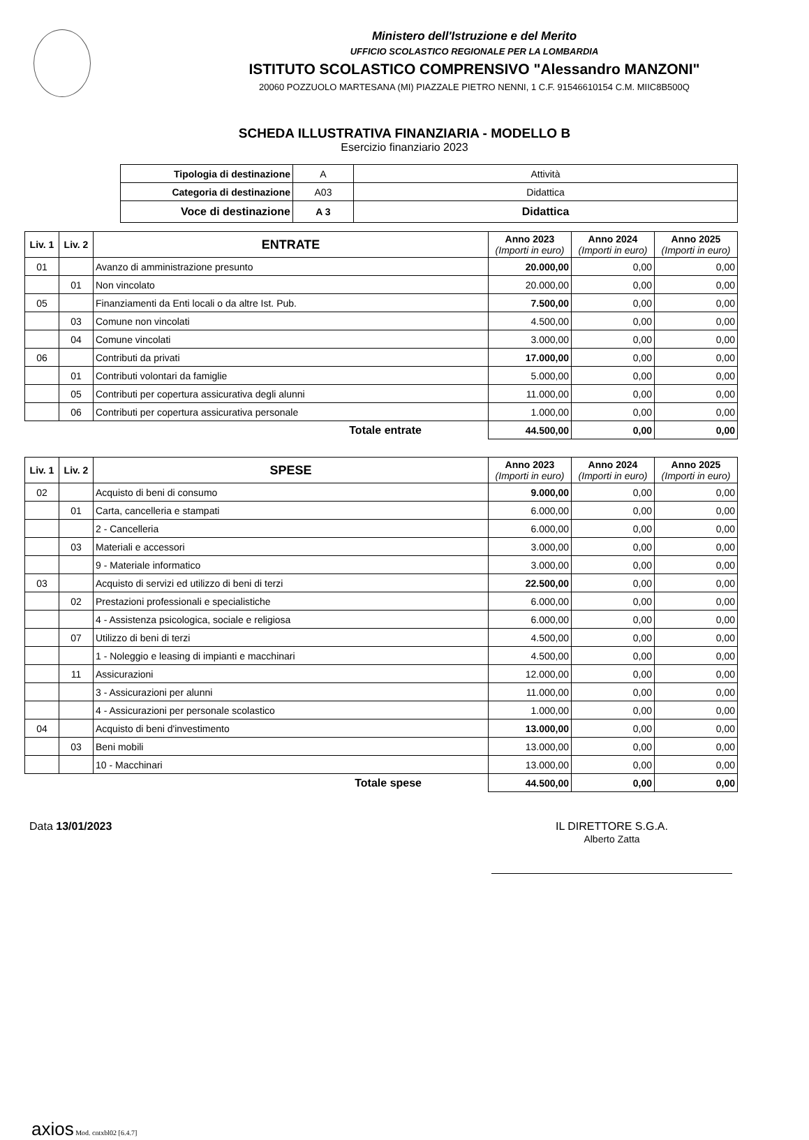Ministero dell'Istruzione e del Merito
UFFICIO SCOLASTICO REGIONALE PER LA LOMBARDIA
ISTITUTO SCOLASTICO COMPRENSIVO "Alessandro MANZONI"
20060 POZZUOLO MARTESANA (MI) PIAZZALE PIETRO NENNI, 1 C.F. 91546610154 C.M. MIIC8B500Q
SCHEDA ILLUSTRATIVA FINANZIARIA - MODELLO B
Esercizio finanziario 2023
| Tipologia di destinazione | A | Attività |
| Categoria di destinazione | A03 | Didattica |
| Voce di destinazione | A 3 | Didattica |
| Liv. 1 | Liv. 2 | ENTRATE | Anno 2023 (Importi in euro) | Anno 2024 (Importi in euro) | Anno 2025 (Importi in euro) |
| --- | --- | --- | --- | --- | --- |
| 01 | | Avanzo di amministrazione presunto | 20.000,00 | 0,00 | 0,00 |
| | 01 | Non vincolato | 20.000,00 | 0,00 | 0,00 |
| 05 | | Finanziamenti da Enti locali o da altre Ist. Pub. | 7.500,00 | 0,00 | 0,00 |
| | 03 | Comune non vincolati | 4.500,00 | 0,00 | 0,00 |
| | 04 | Comune vincolati | 3.000,00 | 0,00 | 0,00 |
| 06 | | Contributi da privati | 17.000,00 | 0,00 | 0,00 |
| | 01 | Contributi volontari da famiglie | 5.000,00 | 0,00 | 0,00 |
| | 05 | Contributi per copertura assicurativa degli alunni | 11.000,00 | 0,00 | 0,00 |
| | 06 | Contributi per copertura assicurativa personale | 1.000,00 | 0,00 | 0,00 |
| Totale entrate | | | 44.500,00 | 0,00 | 0,00 |
| Liv. 1 | Liv. 2 | SPESE | Anno 2023 (Importi in euro) | Anno 2024 (Importi in euro) | Anno 2025 (Importi in euro) |
| --- | --- | --- | --- | --- | --- |
| 02 | | Acquisto di beni di consumo | 9.000,00 | 0,00 | 0,00 |
| | 01 | Carta, cancelleria e stampati | 6.000,00 | 0,00 | 0,00 |
| | | 2 - Cancelleria | 6.000,00 | 0,00 | 0,00 |
| | 03 | Materiali e accessori | 3.000,00 | 0,00 | 0,00 |
| | | 9 - Materiale informatico | 3.000,00 | 0,00 | 0,00 |
| 03 | | Acquisto di servizi ed utilizzo di beni di terzi | 22.500,00 | 0,00 | 0,00 |
| | 02 | Prestazioni professionali e specialistiche | 6.000,00 | 0,00 | 0,00 |
| | | 4 - Assistenza psicologica, sociale e religiosa | 6.000,00 | 0,00 | 0,00 |
| | 07 | Utilizzo di beni di terzi | 4.500,00 | 0,00 | 0,00 |
| | | 1 - Noleggio e leasing di impianti e macchinari | 4.500,00 | 0,00 | 0,00 |
| | 11 | Assicurazioni | 12.000,00 | 0,00 | 0,00 |
| | | 3 - Assicurazioni per alunni | 11.000,00 | 0,00 | 0,00 |
| | | 4 - Assicurazioni per personale scolastico | 1.000,00 | 0,00 | 0,00 |
| 04 | | Acquisto di beni d'investimento | 13.000,00 | 0,00 | 0,00 |
| | 03 | Beni mobili | 13.000,00 | 0,00 | 0,00 |
| | | 10 - Macchinari | 13.000,00 | 0,00 | 0,00 |
| Totale spese | | | 44.500,00 | 0,00 | 0,00 |
Data 13/01/2023 IL DIRETTORE S.G.A.
Alberto Zatta
axios Mod. cntxbl02 [6.4.7]